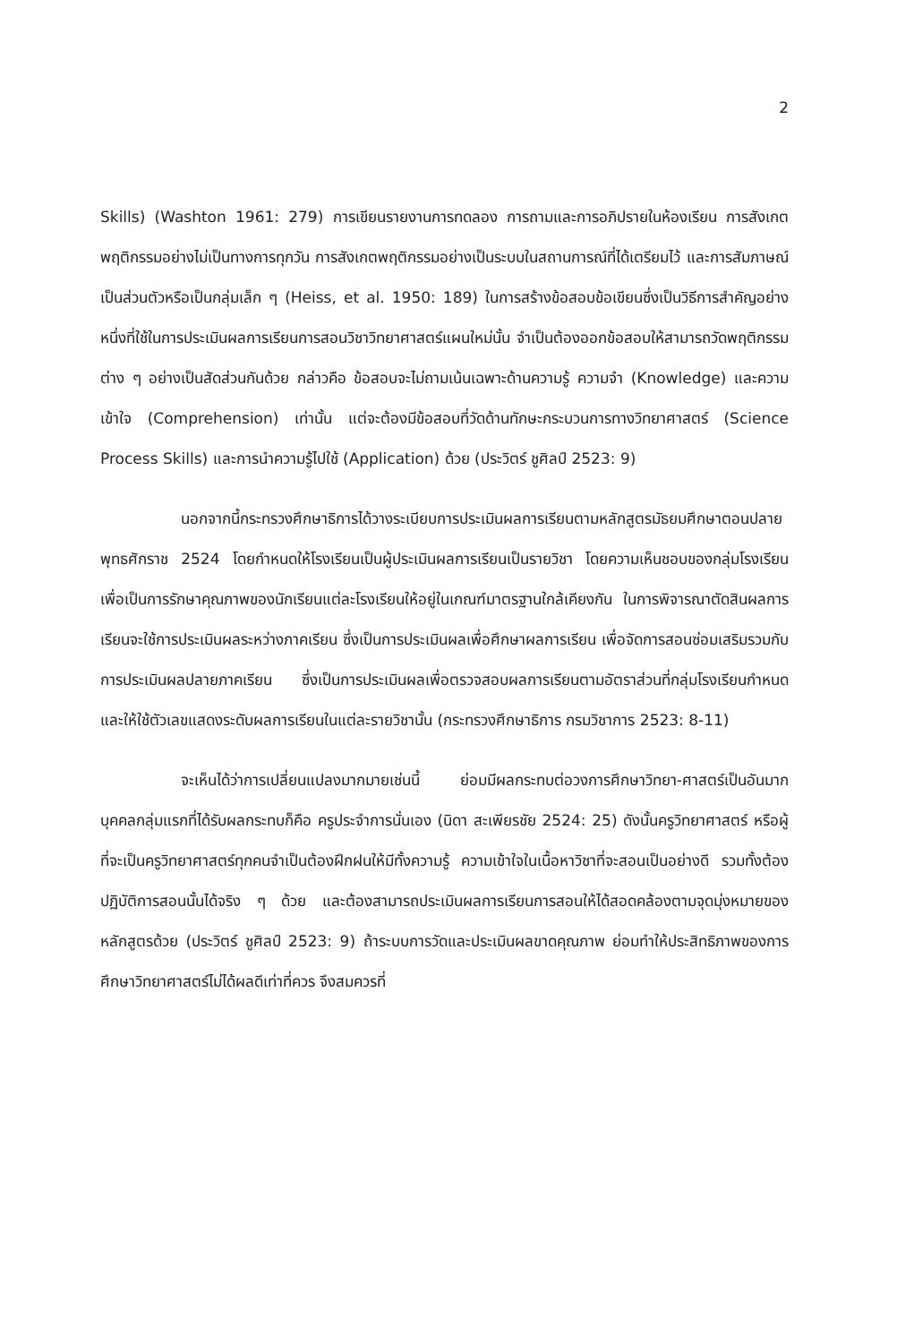2
Skills) (Washton 1961: 279) การเขียนรายงานการทดลอง การถามและการอภิปรายในห้องเรียน การสังเกตพฤติกรรมอย่างไม่เป็นทางการทุกวัน การสังเกตพฤติกรรมอย่างเป็นระบบในสถานการณ์ที่ได้เตรียมไว้ และการสัมภาษณ์เป็นส่วนตัวหรือเป็นกลุ่มเล็ก ๆ (Heiss, et al. 1950: 189) ในการสร้างข้อสอบข้อเขียนซึ่งเป็นวิธีการสำคัญอย่างหนึ่งที่ใช้ในการประเมินผลการเรียนการสอนวิชาวิทยาศาสตร์แผนใหม่นั้น จำเป็นต้องออกข้อสอบให้สามารถวัดพฤติกรรมต่าง ๆ อย่างเป็นสัดส่วนกันด้วย กล่าวคือ ข้อสอบจะไม่ถามเน้นเฉพาะด้านความรู้ ความจำ (Knowledge) และความเข้าใจ (Comprehension) เท่านั้น แต่จะต้องมีข้อสอบที่วัดด้านทักษะกระบวนการทางวิทยาศาสตร์ (Science Process Skills) และการนำความรู้ไปใช้ (Application) ด้วย (ประวิตร์ ชูศิลป์ 2523: 9)
นอกจากนี้กระทรวงศึกษาธิการได้วางระเบียบการประเมินผลการเรียนตามหลักสูตรมัธยมศึกษาตอนปลาย พุทธศักราช 2524 โดยกำหนดให้โรงเรียนเป็นผู้ประเมินผลการเรียนเป็นรายวิชา โดยความเห็นชอบของกลุ่มโรงเรียน เพื่อเป็นการรักษาคุณภาพของนักเรียนแต่ละโรงเรียนให้อยู่ในเกณฑ์มาตรฐานใกล้เคียงกัน ในการพิจารณาตัดสินผลการเรียนจะใช้การประเมินผลระหว่างภาคเรียน ซึ่งเป็นการประเมินผลเพื่อศึกษาผลการเรียน เพื่อจัดการสอนซ่อมเสริมรวมกับการประเมินผลปลายภาคเรียน ซึ่งเป็นการประเมินผลเพื่อตรวจสอบผลการเรียนตามอัตราส่วนที่กลุ่มโรงเรียนกำหนด และให้ใช้ตัวเลขแสดงระดับผลการเรียนในแต่ละรายวิชานั้น (กระทรวงศึกษาธิการ กรมวิชาการ 2523: 8-11)
จะเห็นได้ว่าการเปลี่ยนแปลงมากมายเช่นนี้ ย่อมมีผลกระทบต่อวงการศึกษาวิทยา-ศาสตร์เป็นอันมาก บุคคลกลุ่มแรกที่ได้รับผลกระทบก็คือ ครูประจำการนั่นเอง (นิดา สะเพียรชัย 2524: 25) ดังนั้นครูวิทยาศาสตร์ หรือผู้ที่จะเป็นครูวิทยาศาสตร์ทุกคนจำเป็นต้องฝึกฝนให้มีทั้งความรู้ ความเข้าใจในเนื้อหาวิชาที่จะสอนเป็นอย่างดี รวมทั้งต้องปฏิบัติการสอนนั้นได้จริง ๆ ด้วย และต้องสามารถประเมินผลการเรียนการสอนให้ได้สอดคล้องตามจุดมุ่งหมายของหลักสูตรด้วย (ประวิตร์ ชูศิลป์ 2523: 9) ถ้าระบบการวัดและประเมินผลขาดคุณภาพ ย่อมทำให้ประสิทธิภาพของการศึกษาวิทยาศาสตร์ไม่ได้ผลดีเท่าที่ควร จึงสมควรที่